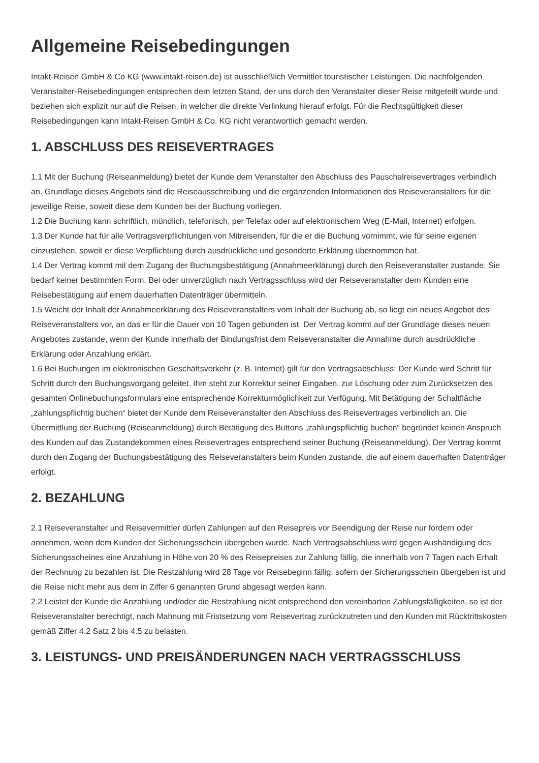Allgemeine Reisebedingungen
Intakt-Reisen GmbH & Co KG (www.intakt-reisen.de) ist ausschließlich Vermittler touristischer Leistungen. Die nachfolgenden Veranstalter-Reisebedingungen entsprechen dem letzten Stand, der uns durch den Veranstalter dieser Reise mitgeteilt wurde und beziehen sich explizit nur auf die Reisen, in welcher die direkte Verlinkung hierauf erfolgt. Für die Rechtsgültigkeit dieser Reisebedingungen kann Intakt-Reisen GmbH & Co. KG nicht verantwortlich gemacht werden.
1. ABSCHLUSS DES REISEVERTRAGES
1.1 Mit der Buchung (Reiseanmeldung) bietet der Kunde dem Veranstalter den Abschluss des Pauschalreisevertrages verbindlich an. Grundlage dieses Angebots sind die Reiseausschreibung und die ergänzenden Informationen des Reiseveranstalters für die jeweilige Reise, soweit diese dem Kunden bei der Buchung vorliegen.
1.2 Die Buchung kann schriftlich, mündlich, telefonisch, per Telefax oder auf elektronischem Weg (E-Mail, Internet) erfolgen.
1.3 Der Kunde hat für alle Vertragsverpflichtungen von Mitreisenden, für die er die Buchung vornimmt, wie für seine eigenen einzustehen, soweit er diese Verpflichtung durch ausdrückliche und gesonderte Erklärung übernommen hat.
1.4 Der Vertrag kommt mit dem Zugang der Buchungsbestätigung (Annahmeerklärung) durch den Reiseveranstalter zustande. Sie bedarf keiner bestimmten Form. Bei oder unverzüglich nach Vertragsschluss wird der Reiseveranstalter dem Kunden eine Reisebestätigung auf einem dauerhaften Datenträger übermitteln.
1.5 Weicht der Inhalt der Annahmeerklärung des Reiseveranstalters vom Inhalt der Buchung ab, so liegt ein neues Angebot des Reiseveranstalters vor, an das er für die Dauer von 10 Tagen gebunden ist. Der Vertrag kommt auf der Grundlage dieses neuen Angebotes zustande, wenn der Kunde innerhalb der Bindungsfrist dem Reiseveranstalter die Annahme durch ausdrückliche Erklärung oder Anzahlung erklärt.
1.6 Bei Buchungen im elektronischen Geschäftsverkehr (z. B. Internet) gilt für den Vertragsabschluss: Der Kunde wird Schritt für Schritt durch den Buchungsvorgang geleitet. Ihm steht zur Korrektur seiner Eingaben, zur Löschung oder zum Zurücksetzen des gesamten Onlinebuchungsformulars eine entsprechende Korrekturmöglichkeit zur Verfügung. Mit Betätigung der Schaltfläche „zahlungspflichtig buchen“ bietet der Kunde dem Reiseveranstalter den Abschluss des Reisevertrages verbindlich an. Die Übermittlung der Buchung (Reiseanmeldung) durch Betätigung des Buttons „zahlungspflichtig buchen“ begründet keinen Anspruch des Kunden auf das Zustandekommen eines Reisevertrages entsprechend seiner Buchung (Reiseanmeldung). Der Vertrag kommt durch den Zugang der Buchungsbestätigung des Reiseveranstalters beim Kunden zustande, die auf einem dauerhaften Datenträger erfolgt.
2. BEZAHLUNG
2.1 Reiseveranstalter und Reisevermittler dürfen Zahlungen auf den Reisepreis vor Beendigung der Reise nur fordern oder annehmen, wenn dem Kunden der Sicherungsschein übergeben wurde. Nach Vertragsabschluss wird gegen Aushändigung des Sicherungsscheines eine Anzahlung in Höhe von 20 % des Reisepreises zur Zahlung fällig, die innerhalb von 7 Tagen nach Erhalt der Rechnung zu bezahlen ist. Die Restzahlung wird 28 Tage vor Reisebeginn fällig, sofern der Sicherungsschein übergeben ist und die Reise nicht mehr aus dem in Ziffer 6 genannten Grund abgesagt werden kann.
2.2 Leistet der Kunde die Anzahlung und/oder die Restzahlung nicht entsprechend den vereinbarten Zahlungsfälligkeiten, so ist der Reiseveranstalter berechtigt, nach Mahnung mit Fristsetzung vom Reisevertrag zurückzutreten und den Kunden mit Rücktrittskosten gemäß Ziffer 4.2 Satz 2 bis 4.5 zu belasten.
3. LEISTUNGS- UND PREISÄNDERUNGEN NACH VERTRAGSSCHLUSS